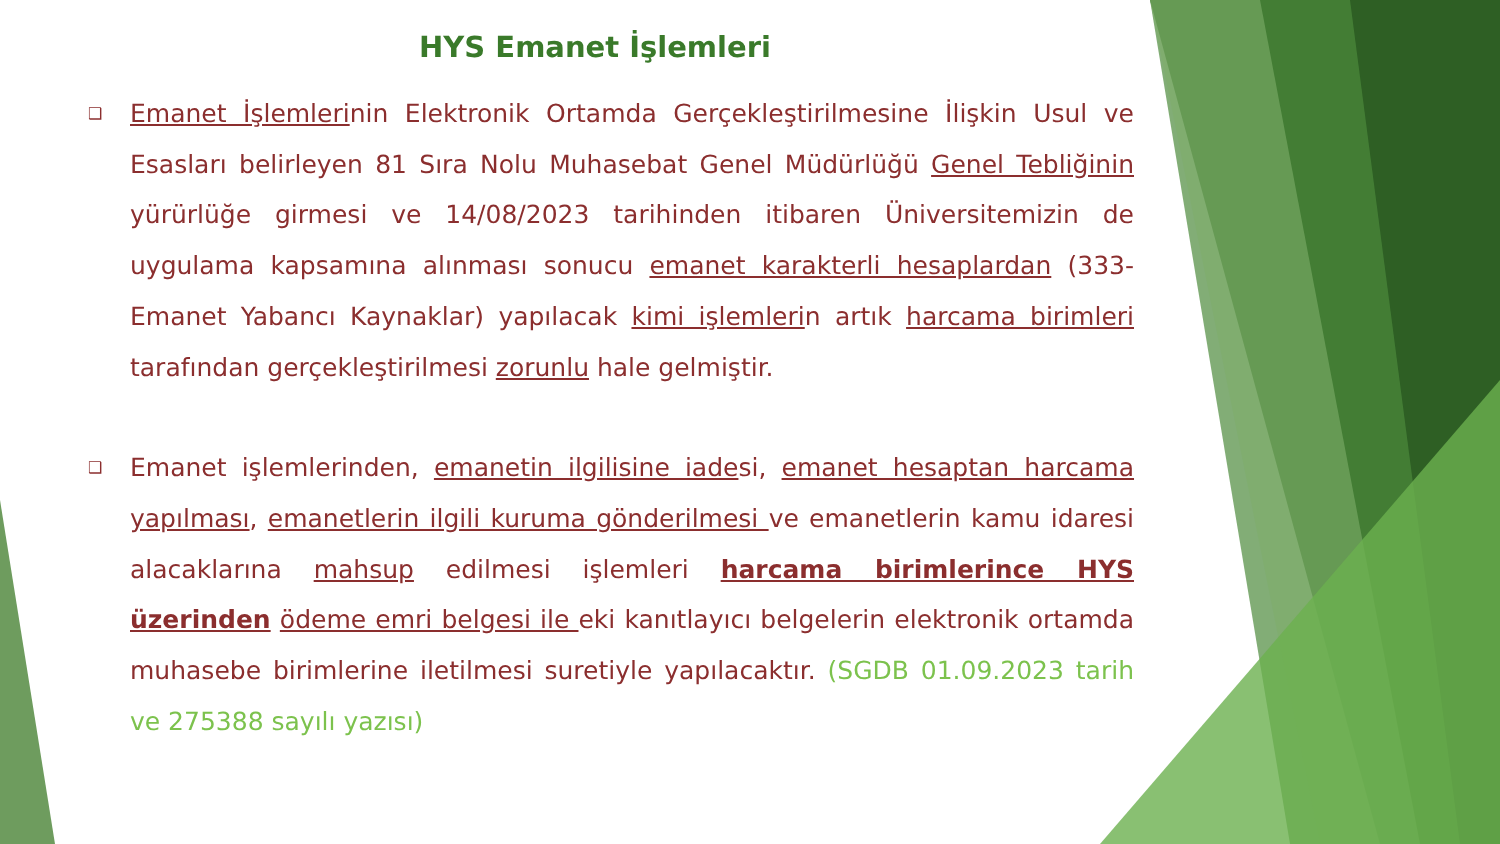HYS Emanet İşlemleri
❑
Emanet İşlemlerinin Elektronik Ortamda Gerçekleştirilmesine İlişkin Usul ve Esasları belirleyen 81 Sıra Nolu Muhasebat Genel Müdürlüğü Genel Tebliğinin yürürlüğe girmesi ve 14/08/2023 tarihinden itibaren Üniversitemizin de uygulama kapsamına alınması sonucu emanet karakterli hesaplardan (333-Emanet Yabancı Kaynaklar) yapılacak kimi işlemlerin artık harcama birimleri tarafından gerçekleştirilmesi zorunlu hale gelmiştir.
❑
Emanet işlemlerinden, emanetin ilgilisine iadesi, emanet hesaptan harcama yapılması, emanetlerin ilgili kuruma gönderilmesi ve emanetlerin kamu idaresi alacaklarına mahsup edilmesi işlemleri harcama birimlerince HYS üzerinden ödeme emri belgesi ile eki kanıtlayıcı belgelerin elektronik ortamda muhasebe birimlerine iletilmesi suretiyle yapılacaktır. (SGDB 01.09.2023 tarih ve 275388 sayılı yazısı)